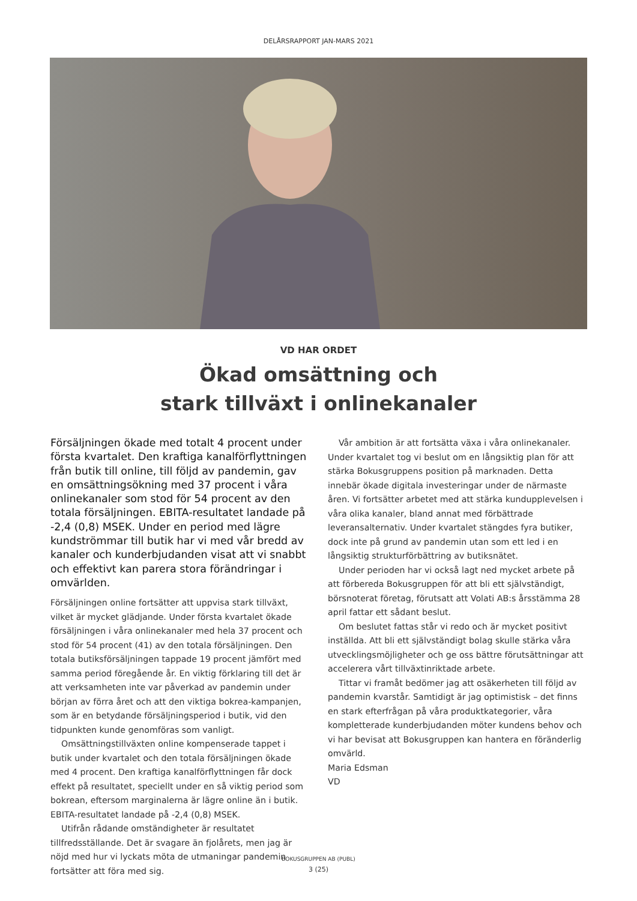DELÅRSRAPPORT JAN-MARS 2021
VD HAR ORDET
Ökad omsättning och
stark tillväxt i onlinekanaler
Försäljningen ökade med totalt 4 procent under första kvartalet. Den kraftiga kanalförflyttningen från butik till online, till följd av pandemin, gav en omsättningsökning med 37 procent i våra onlinekanaler som stod för 54 procent av den totala försäljningen. EBITA-resultatet landade på -2,4 (0,8) MSEK. Under en period med lägre kundströmmar till butik har vi med vår bredd av kanaler och kunderbjudanden visat att vi snabbt och effektivt kan parera stora förändringar i omvärlden.
Försäljningen online fortsätter att uppvisa stark tillväxt, vilket är mycket glädjande. Under första kvartalet ökade försäljningen i våra onlinekanaler med hela 37 procent och stod för 54 procent (41) av den totala försäljningen. Den totala butiksförsäljningen tappade 19 procent jämfört med samma period föregående år. En viktig förklaring till det är att verksamheten inte var påverkad av pandemin under början av förra året och att den viktiga bokrea-kampanjen, som är en betydande försäljningsperiod i butik, vid den tidpunkten kunde genomföras som vanligt.
Omsättningstillväxten online kompenserade tappet i butik under kvartalet och den totala försäljningen ökade med 4 procent. Den kraftiga kanalförflyttningen får dock effekt på resultatet, speciellt under en så viktig period som bokrean, eftersom marginalerna är lägre online än i butik. EBITA-resultatet landade på -2,4 (0,8) MSEK.
Utifrån rådande omständigheter är resultatet tillfredsställande. Det är svagare än fjolårets, men jag är nöjd med hur vi lyckats möta de utmaningar pandemin fortsätter att föra med sig.
Vår ambition är att fortsätta växa i våra onlinekanaler. Under kvartalet tog vi beslut om en långsiktig plan för att stärka Bokusgruppens position på marknaden. Detta innebär ökade digitala investeringar under de närmaste åren. Vi fortsätter arbetet med att stärka kundupplevelsen i våra olika kanaler, bland annat med förbättrade leveransalternativ. Under kvartalet stängdes fyra butiker, dock inte på grund av pandemin utan som ett led i en långsiktig strukturförbättring av butiksnätet.
Under perioden har vi också lagt ned mycket arbete på att förbereda Bokusgruppen för att bli ett självständigt, börsnoterat företag, förutsatt att Volati AB:s årsstämma 28 april fattar ett sådant beslut.
Om beslutet fattas står vi redo och är mycket positivt inställda. Att bli ett självständigt bolag skulle stärka våra utvecklingsmöjligheter och ge oss bättre förutsättningar att accelerera vårt tillväxtinriktade arbete.
Tittar vi framåt bedömer jag att osäkerheten till följd av pandemin kvarstår. Samtidigt är jag optimistisk – det finns en stark efterfrågan på våra produktkategorier, våra kompletterade kunderbjudanden möter kundens behov och vi har bevisat att Bokusgruppen kan hantera en föränderlig omvärld.
Maria Edsman
VD
BOKUSGRUPPEN AB (PUBL)
3 (25)